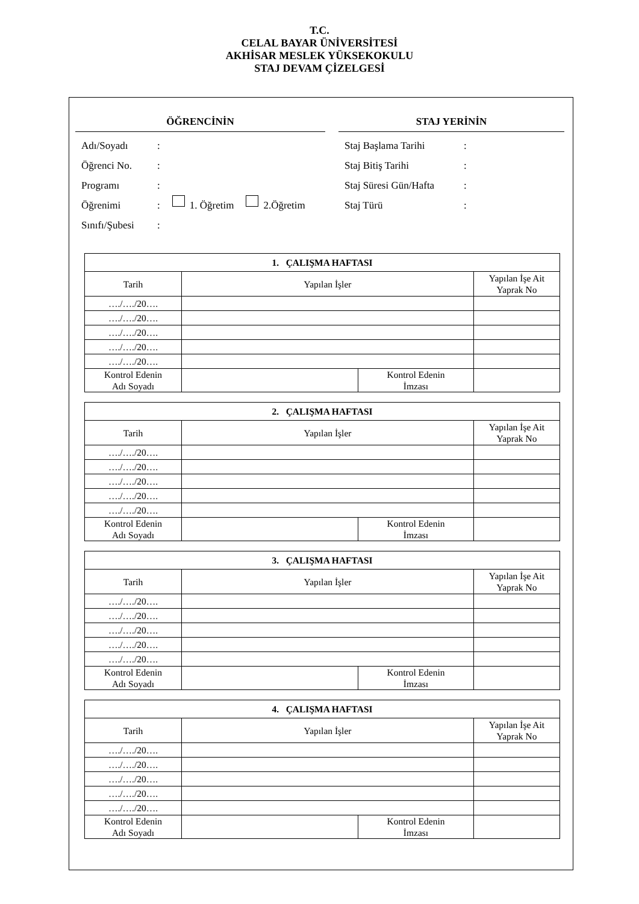T.C.
CELAL BAYAR ÜNİVERSİTESİ
AKHİSAR MESLEK YÜKSEKOKULU
STAJ DEVAM ÇİZELGESİ
ÖĞRENCİNİN
Adı/Soyadı:
Öğrenci No.:
Programı:
Öğrenimi: 1. Öğretim 2.Öğretim
Sınıfı/Şubesi:
STAJ YERİNİN
Staj Başlama Tarihi:
Staj Bitiş Tarihi:
Staj Süresi Gün/Hafta:
Staj Türü:
| 1. ÇALIŞMA HAFTASI | | | |
| --- | --- | --- | --- |
| Tarih | Yapılan İşler | | Yapılan İşe Ait Yaprak No |
| …./…./20…. | | | |
| …./…./20…. | | | |
| …./…./20…. | | | |
| …./…./20…. | | | |
| …./…./20…. | | | |
| Kontrol Edenin Adı Soyadı | | Kontrol Edenin İmzası | |
| 2. ÇALIŞMA HAFTASI | | | |
| --- | --- | --- | --- |
| Tarih | Yapılan İşler | | Yapılan İşe Ait Yaprak No |
| …./…./20…. | | | |
| …./…./20…. | | | |
| …./…./20…. | | | |
| …./…./20…. | | | |
| …./…./20…. | | | |
| Kontrol Edenin Adı Soyadı | | Kontrol Edenin İmzası | |
| 3. ÇALIŞMA HAFTASI | | | |
| --- | --- | --- | --- |
| Tarih | Yapılan İşler | | Yapılan İşe Ait Yaprak No |
| …./…./20…. | | | |
| …./…./20…. | | | |
| …./…./20…. | | | |
| …./…./20…. | | | |
| …./…./20…. | | | |
| Kontrol Edenin Adı Soyadı | | Kontrol Edenin İmzası | |
| 4. ÇALIŞMA HAFTASI | | | |
| --- | --- | --- | --- |
| Tarih | Yapılan İşler | | Yapılan İşe Ait Yaprak No |
| …./…./20…. | | | |
| …./…./20…. | | | |
| …./…./20…. | | | |
| …./…./20…. | | | |
| …./…./20…. | | | |
| Kontrol Edenin Adı Soyadı | | Kontrol Edenin İmzası | |